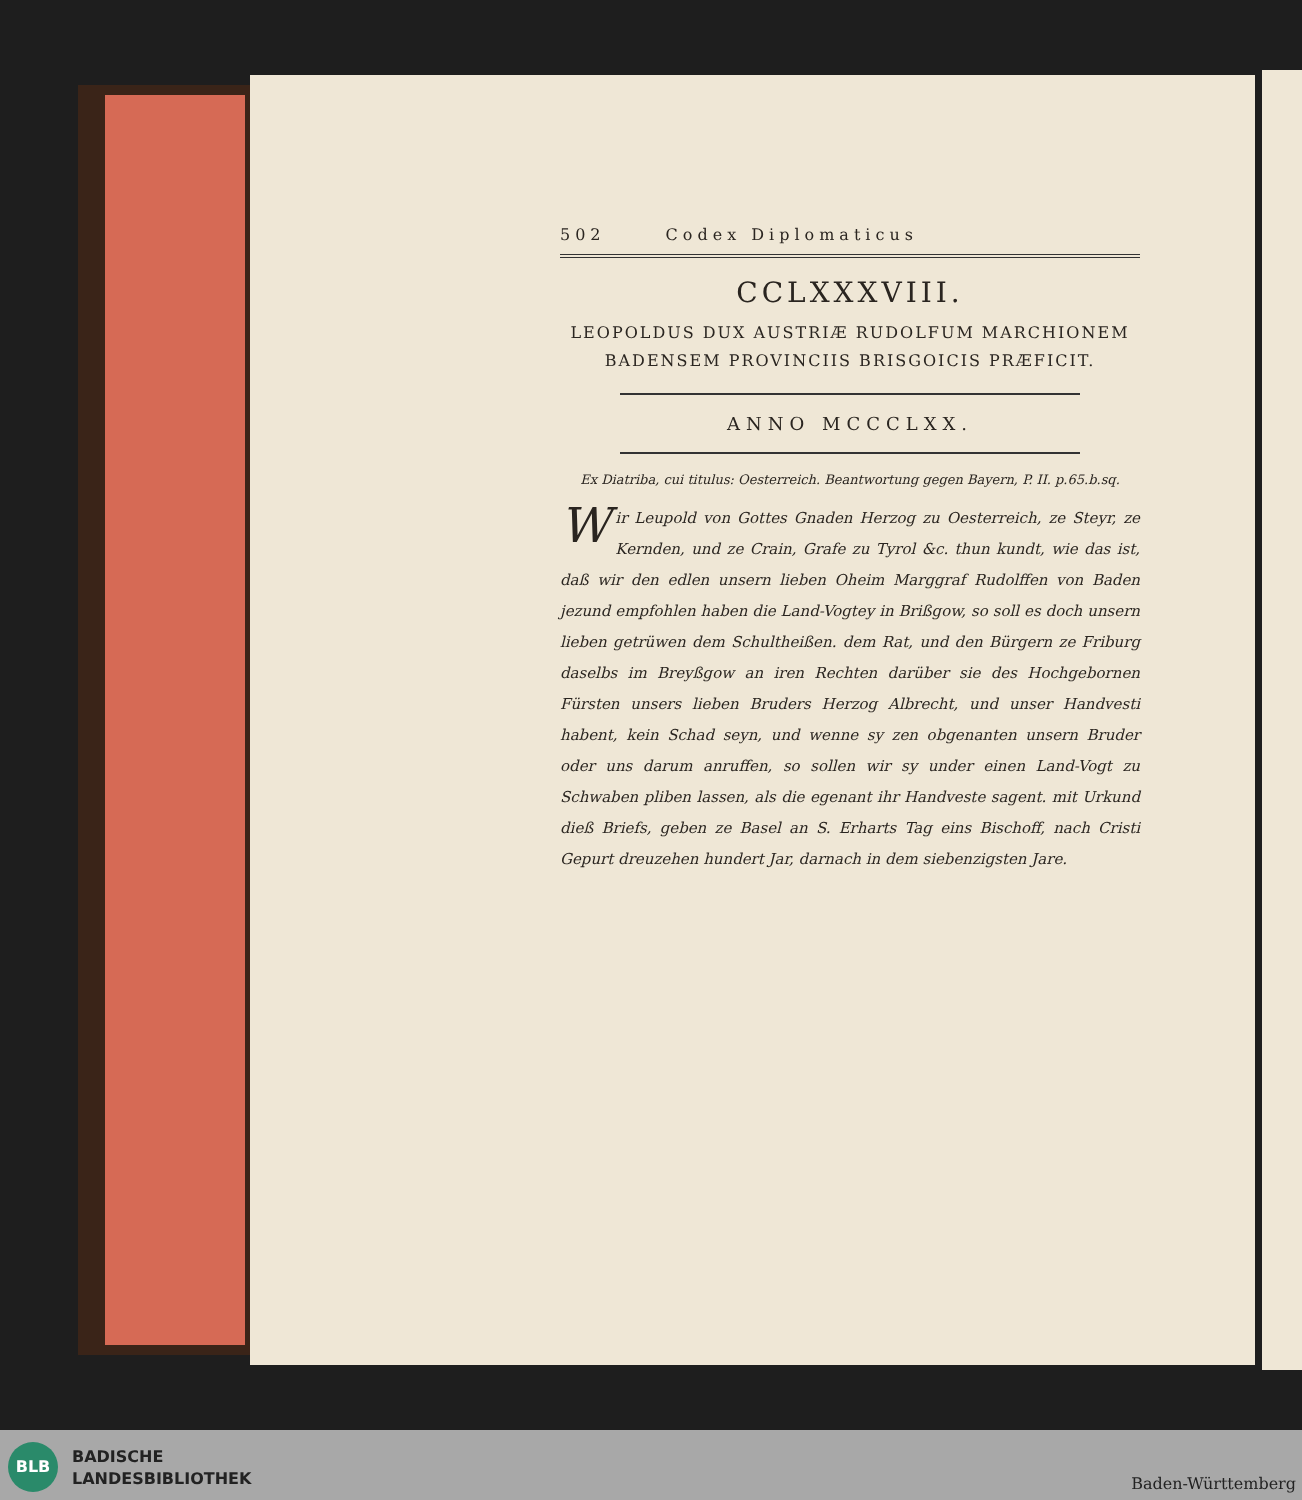502 Codex Diplomaticus
CCLXXXVIII.
LEOPOLDUS DUX AUSTRIÆ RUDOLFUM MARCHIONEM BADENSEM PROVINCIIS BRISGOICIS PRÆFICIT.
ANNO MCCCLXX.
Ex Diatriba, cui titulus: Oesterreich. Beantwortung gegen Bayern, P. II. p.65.b.sq.
Wir Leupold von Gottes Gnaden Herzog zu Oesterreich, ze Steyr, ze Kernden, und ze Crain, Grafe zu Tyrol &c. thun kundt, wie das ist, daß wir den edlen unsern lieben Oheim Marggraf Rudolffen von Baden jezund empfohlen haben die Land-Vogtey in Brißgow, so soll es doch unsern lieben getrüwen dem Schultheißen. dem Rat, und den Bürgern ze Friburg daselbs im Breyßgow an iren Rechten darüber sie des Hochgebornen Fürsten unsers lieben Bruders Herzog Albrecht, und unser Handvesti habent, kein Schad seyn, und wenne sy zen obgenanten unsern Bruder oder uns darum anruffen, so sollen wir sy under einen Land-Vogt zu Schwaben pliben lassen, als die egenant ihr Handveste sagent. mit Urkund dieß Briefs, geben ze Basel an S. Erharts Tag eins Bischoff, nach Cristi Gepurt dreuzehen hundert Jar, darnach in dem siebenzigsten Jare.
BLB
BADISCHE
LANDESBIBLIOTHEK
Baden-Württemberg